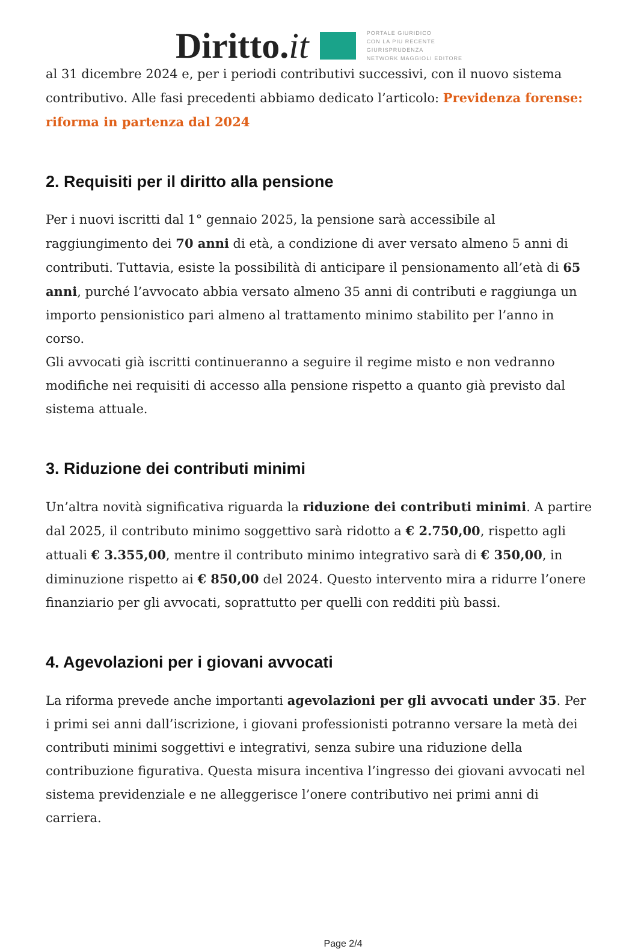Diritto.it
PORTALE GIURIDICO
CON LA PIU RECENTE
GIURISPRUDENZA
NETWORK MAGGIOLI EDITORE
al 31 dicembre 2024 e, per i periodi contributivi successivi, con il nuovo sistema contributivo. Alle fasi precedenti abbiamo dedicato l’articolo: Previdenza forense: riforma in partenza dal 2024
2. Requisiti per il diritto alla pensione
Per i nuovi iscritti dal 1° gennaio 2025, la pensione sarà accessibile al raggiungimento dei 70 anni di età, a condizione di aver versato almeno 5 anni di contributi. Tuttavia, esiste la possibilità di anticipare il pensionamento all’età di 65 anni, purché l’avvocato abbia versato almeno 35 anni di contributi e raggiunga un importo pensionistico pari almeno al trattamento minimo stabilito per l’anno in corso.
Gli avvocati già iscritti continueranno a seguire il regime misto e non vedranno modifiche nei requisiti di accesso alla pensione rispetto a quanto già previsto dal sistema attuale.
3. Riduzione dei contributi minimi
Un’altra novità significativa riguarda la riduzione dei contributi minimi. A partire dal 2025, il contributo minimo soggettivo sarà ridotto a € 2.750,00, rispetto agli attuali € 3.355,00, mentre il contributo minimo integrativo sarà di € 350,00, in diminuzione rispetto ai € 850,00 del 2024. Questo intervento mira a ridurre l’onere finanziario per gli avvocati, soprattutto per quelli con redditi più bassi.
4. Agevolazioni per i giovani avvocati
La riforma prevede anche importanti agevolazioni per gli avvocati under 35. Per i primi sei anni dall’iscrizione, i giovani professionisti potranno versare la metà dei contributi minimi soggettivi e integrativi, senza subire una riduzione della contribuzione figurativa. Questa misura incentiva l’ingresso dei giovani avvocati nel sistema previdenziale e ne alleggerisce l’onere contributivo nei primi anni di carriera.
Page 2/4